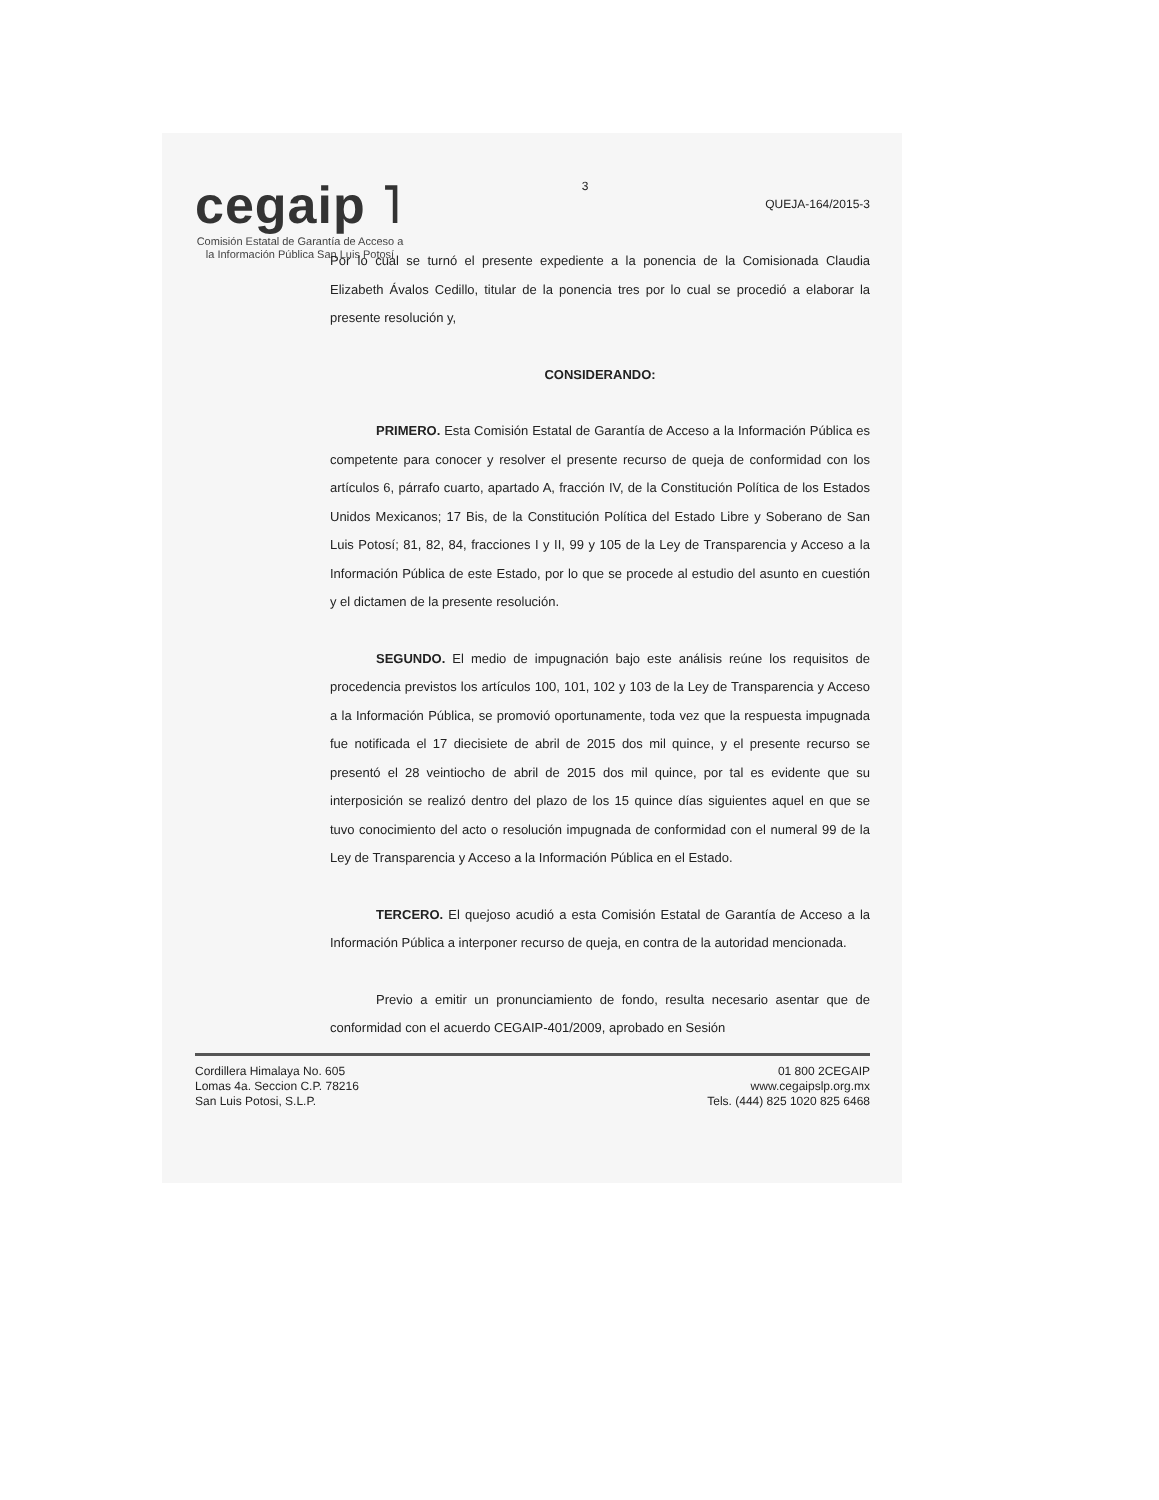cegaip ˥
Comisión Estatal de Garantía de Acceso a la Información Pública San Luis Potosí
3
QUEJA-164/2015-3
Por lo cual se turnó el presente expediente a la ponencia de la Comisionada Claudia Elizabeth Ávalos Cedillo, titular de la ponencia tres por lo cual se procedió a elaborar la presente resolución y,
CONSIDERANDO:
PRIMERO. Esta Comisión Estatal de Garantía de Acceso a la Información Pública es competente para conocer y resolver el presente recurso de queja de conformidad con los artículos 6, párrafo cuarto, apartado A, fracción IV, de la Constitución Política de los Estados Unidos Mexicanos; 17 Bis, de la Constitución Política del Estado Libre y Soberano de San Luis Potosí; 81, 82, 84, fracciones I y II, 99 y 105 de la Ley de Transparencia y Acceso a la Información Pública de este Estado, por lo que se procede al estudio del asunto en cuestión y el dictamen de la presente resolución.
SEGUNDO. El medio de impugnación bajo este análisis reúne los requisitos de procedencia previstos los artículos 100, 101, 102 y 103 de la Ley de Transparencia y Acceso a la Información Pública, se promovió oportunamente, toda vez que la respuesta impugnada fue notificada el 17 diecisiete de abril de 2015 dos mil quince, y el presente recurso se presentó el 28 veintiocho de abril de 2015 dos mil quince, por tal es evidente que su interposición se realizó dentro del plazo de los 15 quince días siguientes aquel en que se tuvo conocimiento del acto o resolución impugnada de conformidad con el numeral 99 de la Ley de Transparencia y Acceso a la Información Pública en el Estado.
TERCERO. El quejoso acudió a esta Comisión Estatal de Garantía de Acceso a la Información Pública a interponer recurso de queja, en contra de la autoridad mencionada.
Previo a emitir un pronunciamiento de fondo, resulta necesario asentar que de conformidad con el acuerdo CEGAIP-401/2009, aprobado en Sesión
Cordillera Himalaya No. 605
Lomas 4a. Seccion C.P. 78216
San Luis Potosi, S.L.P.
01 800 2CEGAIP
www.cegaipslp.org.mx
Tels. (444) 825 1020 825 6468